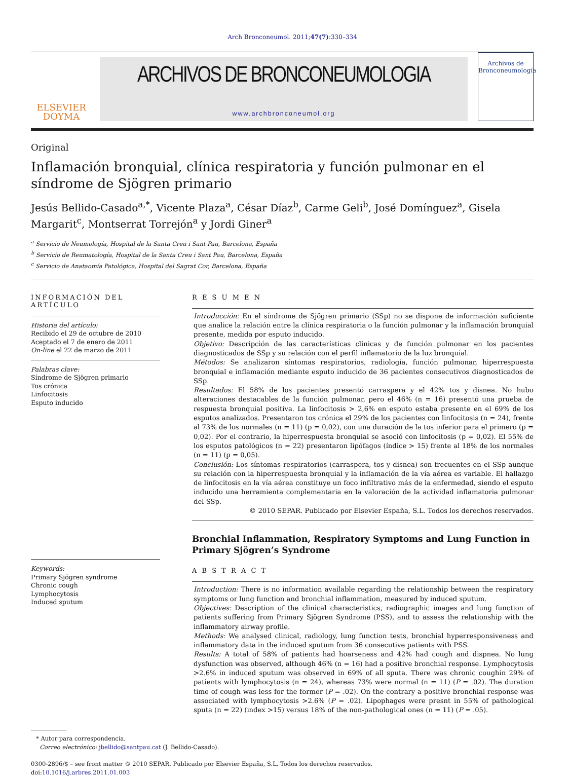Arch Bronconeumol. 2011;47(7):330–334
ELSEVIER
DOYMA
ARCHIVOS DE BRONCONEUMOLOGIA
www.archbronconeumol.org
Archivos de
Bronconeumología
Original
Inflamación bronquial, clínica respiratoria y función pulmonar en el síndrome de Sjögren primario
Jesús Bellido-Casado<sup>a,*</sup>, Vicente Plaza<sup>a</sup>, César Díaz<sup>b</sup>, Carme Geli<sup>b</sup>, José Domínguez<sup>a</sup>, Gisela Margarit<sup>c</sup>, Montserrat Torrejón<sup>a</sup> y Jordi Giner<sup>a</sup>
<sup>a</sup> Servicio de Neumología, Hospital de la Santa Creu i Sant Pau, Barcelona, España
<sup>b</sup> Servicio de Reumatología, Hospital de la Santa Creu i Sant Pau, Barcelona, España
<sup>c</sup> Servicio de Anataomía Patológica, Hospital del Sagrat Cor, Barcelona, España
INFORMACIÓN DEL ARTÍCULO
Historia del artículo:
Recibido el 29 de octubre de 2010
Aceptado el 7 de enero de 2011
On-line el 22 de marzo de 2011
Palabras clave:
Síndrome de Sjögren primario
Tos crónica
Linfocitosis
Esputo inducido
Keywords:
Primary Sjögren syndrome
Chronic cough
Lymphocytosis
Induced sputum
R E S U M E N
Introducción: En el síndrome de Sjögren primario (SSp) no se dispone de información suficiente que analice la relación entre la clínica respiratoria o la función pulmonar y la inflamación bronquial presente, medida por esputo inducido.
Objetivo: Descripción de las características clínicas y de función pulmonar en los pacientes diagnosticados de SSp y su relación con el perfil inflamatorio de la luz bronquial.
Métodos: Se analizaron síntomas respiratorios, radiología, función pulmonar, hiperrespuesta bronquial e inflamación mediante esputo inducido de 36 pacientes consecutivos diagnosticados de SSp.
Resultados: El 58% de los pacientes presentó carraspera y el 42% tos y disnea. No hubo alteraciones destacables de la función pulmonar, pero el 46% (n = 16) presentó una prueba de respuesta bronquial positiva. La linfocitosis > 2,6% en esputo estaba presente en el 69% de los esputos analizados. Presentaron tos crónica el 29% de los pacientes con linfocitosis (n = 24), frente al 73% de los normales (n = 11) (p = 0,02), con una duración de la tos inferior para el primero (p = 0,02). Por el contrario, la hiperrespuesta bronquial se asoció con linfocitosis (p = 0,02). El 55% de los esputos patológicos (n = 22) presentaron lipófagos (índice > 15) frente al 18% de los normales (n = 11) (p = 0,05).
Conclusión: Los síntomas respiratorios (carraspera, tos y disnea) son frecuentes en el SSp aunque su relación con la hiperrespuesta bronquial y la inflamación de la vía aérea es variable. El hallazgo de linfocitosis en la vía aérea constituye un foco infiltrativo más de la enfermedad, siendo el esputo inducido una herramienta complementaria en la valoración de la actividad inflamatoria pulmonar del SSp.
© 2010 SEPAR. Publicado por Elsevier España, S.L. Todos los derechos reservados.
Bronchial Inflammation, Respiratory Symptoms and Lung Function in Primary Sjögren’s Syndrome
A B S T R A C T
Introduction: There is no information available regarding the relationship between the respiratory symptoms or lung function and bronchial inflammation, measured by induced sputum.
Objectives: Description of the clinical characteristics, radiographic images and lung function of patients suffering from Primary Sjögren Syndrome (PSS), and to assess the relationship with the inflammatory airway profile.
Methods: We analysed clinical, radiology, lung function tests, bronchial hyperresponsiveness and inflammatory data in the induced sputum from 36 consecutive patients with PSS.
Results: A total of 58% of patients had hoarseness and 42% had cough and dispnea. No lung dysfunction was observed, although 46% (n = 16) had a positive bronchial response. Lymphocytosis >2.6% in induced sputum was observed in 69% of all sputa. There was chronic coughin 29% of patients with lymphocytosis (n = 24), whereas 73% were normal (n = 11) (P = .02). The duration time of cough was less for the former (P = .02). On the contrary a positive bronchial response was associated with lymphocytosis >2.6% (P = .02). Lipophages were presnt in 55% of pathological sputa (n = 22) (index >15) versus 18% of the non-pathological ones (n = 11) (P = .05).
* Autor para correspondencia.
Correo electrónico: jbellido@santpau.cat (J. Bellido-Casado).
0300-2896/$ – see front matter © 2010 SEPAR. Publicado por Elsevier España, S.L. Todos los derechos reservados.
doi:10.1016/j.arbres.2011.01.003